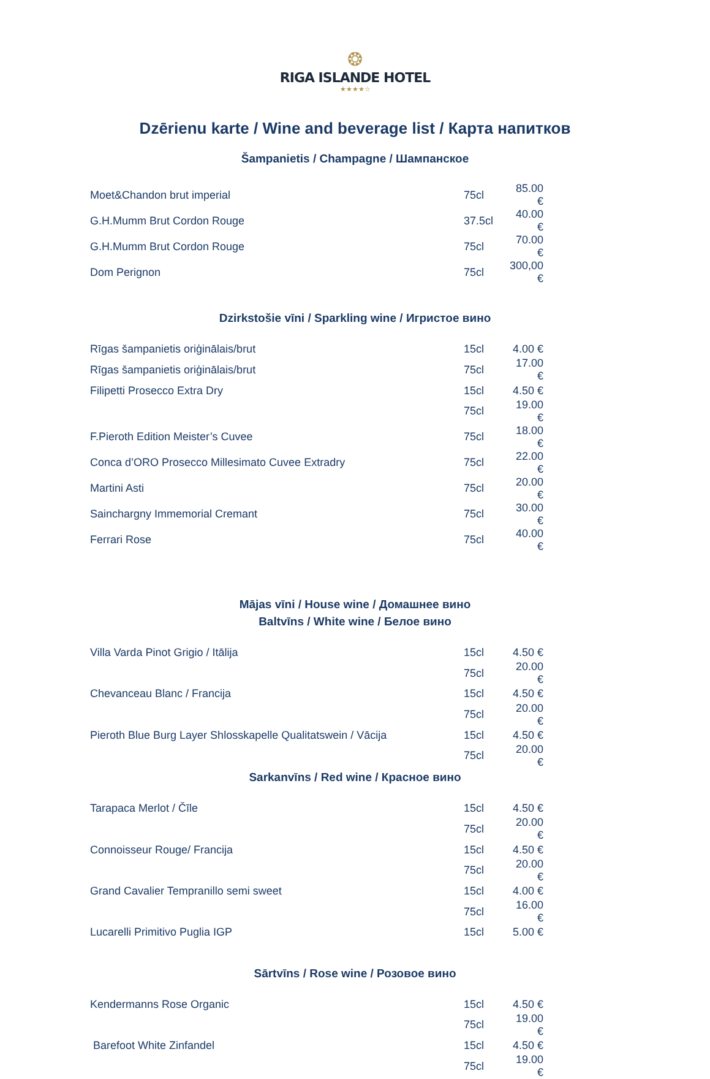❂
RIGA ISLANDE HOTEL
★★★★☆
Dzērienu karte / Wine and beverage list / Карта напитков
Šampanietis / Champagne / Шампанское
| Moet&Chandon brut imperial | 75cl | 85.00 € |
| G.H.Mumm Brut Cordon Rouge | 37.5cl | 40.00 € |
| G.H.Mumm Brut Cordon Rouge | 75cl | 70.00 € |
| Dom Perignon | 75cl | 300,00 € |
Dzirkstošie vīni / Sparkling wine / Игристое вино
| Rīgas šampanietis oriģinālais/brut | 15cl | 4.00 € |
| Rīgas šampanietis oriģinālais/brut | 75cl | 17.00 € |
| Filipetti Prosecco Extra Dry | 15cl | 4.50 € |
| | 75cl | 19.00 € |
| F.Pieroth Edition Meister’s Cuvee | 75cl | 18.00 € |
| Conca d’ORO Prosecco Millesimato Cuvee Extradry | 75cl | 22.00 € |
| Martini Asti | 75cl | 20.00 € |
| Sainchargny Immemorial Cremant | 75cl | 30.00 € |
| Ferrari Rose | 75cl | 40.00 € |
Mājas vīni / House wine / Домашнее вино
Baltvīns / White wine / Белое вино
| Villa Varda Pinot Grigio / Itālija | 15cl | 4.50 € |
| | 75cl | 20.00 € |
| Chevanceau Blanc / Francija | 15cl | 4.50 € |
| | 75cl | 20.00 € |
| Pieroth Blue Burg Layer Shlosskapelle Qualitatswein / Vācija | 15cl | 4.50 € |
| | 75cl | 20.00 € |
Sarkanvīns / Red wine / Красное вино
| Tarapaca Merlot / Čīle | 15cl | 4.50 € |
| | 75cl | 20.00 € |
| Connoisseur Rouge/ Francija | 15cl | 4.50 € |
| | 75cl | 20.00 € |
| Grand Cavalier Tempranillo semi sweet | 15cl | 4.00 € |
| | 75cl | 16.00 € |
| Lucarelli Primitivo Puglia IGP | 15cl | 5.00 € |
Sārtvīns / Rose wine / Розовое вино
| Kendermanns Rose Organic | 15cl | 4.50 € |
| | 75cl | 19.00 € |
| Barefoot White Zinfandel | 15cl | 4.50 € |
| | 75cl | 19.00 € |